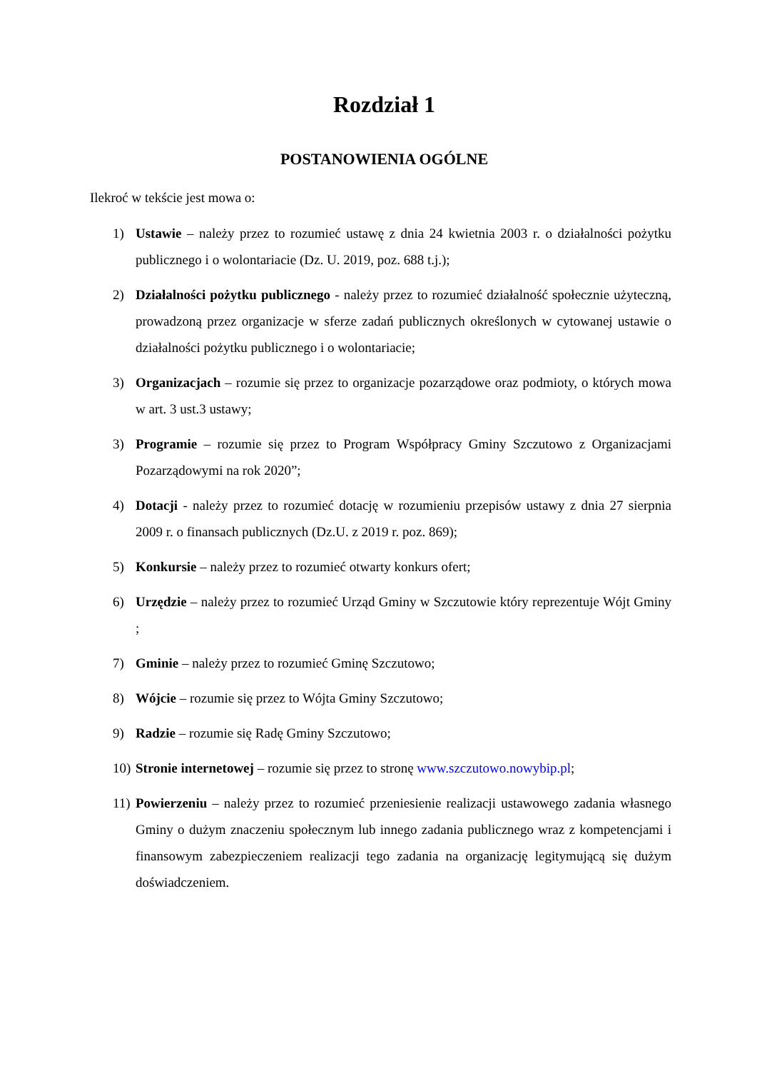Rozdział 1
POSTANOWIENIA OGÓLNE
Ilekroć w tekście jest mowa o:
1) Ustawie – należy przez to rozumieć ustawę z dnia 24 kwietnia 2003 r. o działalności pożytku publicznego i o wolontariacie (Dz. U. 2019, poz. 688 t.j.);
2) Działalności pożytku publicznego - należy przez to rozumieć działalność społecznie użyteczną, prowadzoną przez organizacje w sferze zadań publicznych określonych w cytowanej ustawie o działalności pożytku publicznego i o wolontariacie;
3) Organizacjach – rozumie się przez to organizacje pozarządowe oraz podmioty, o których mowa w art. 3 ust.3 ustawy;
3) Programie – rozumie się przez to Program Współpracy Gminy Szczutowo z Organizacjami Pozarządowymi na rok 2020”;
4) Dotacji - należy przez to rozumieć dotację w rozumieniu przepisów ustawy z dnia 27 sierpnia 2009 r. o finansach publicznych (Dz.U. z 2019 r. poz. 869);
5) Konkursie – należy przez to rozumieć otwarty konkurs ofert;
6) Urzędzie – należy przez to rozumieć Urząd Gminy w Szczutowie który reprezentuje Wójt Gminy ;
7) Gminie – należy przez to rozumieć Gminę Szczutowo;
8) Wójcie – rozumie się przez to Wójta Gminy Szczutowo;
9) Radzie – rozumie się Radę Gminy Szczutowo;
10) Stronie internetowej – rozumie się przez to stronę www.szczutowo.nowybip.pl;
11) Powierzeniu – należy przez to rozumieć przeniesienie realizacji ustawowego zadania własnego Gminy o dużym znaczeniu społecznym lub innego zadania publicznego wraz z kompetencjami i finansowym zabezpieczeniem realizacji tego zadania na organizację legitymującą się dużym doświadczeniem.